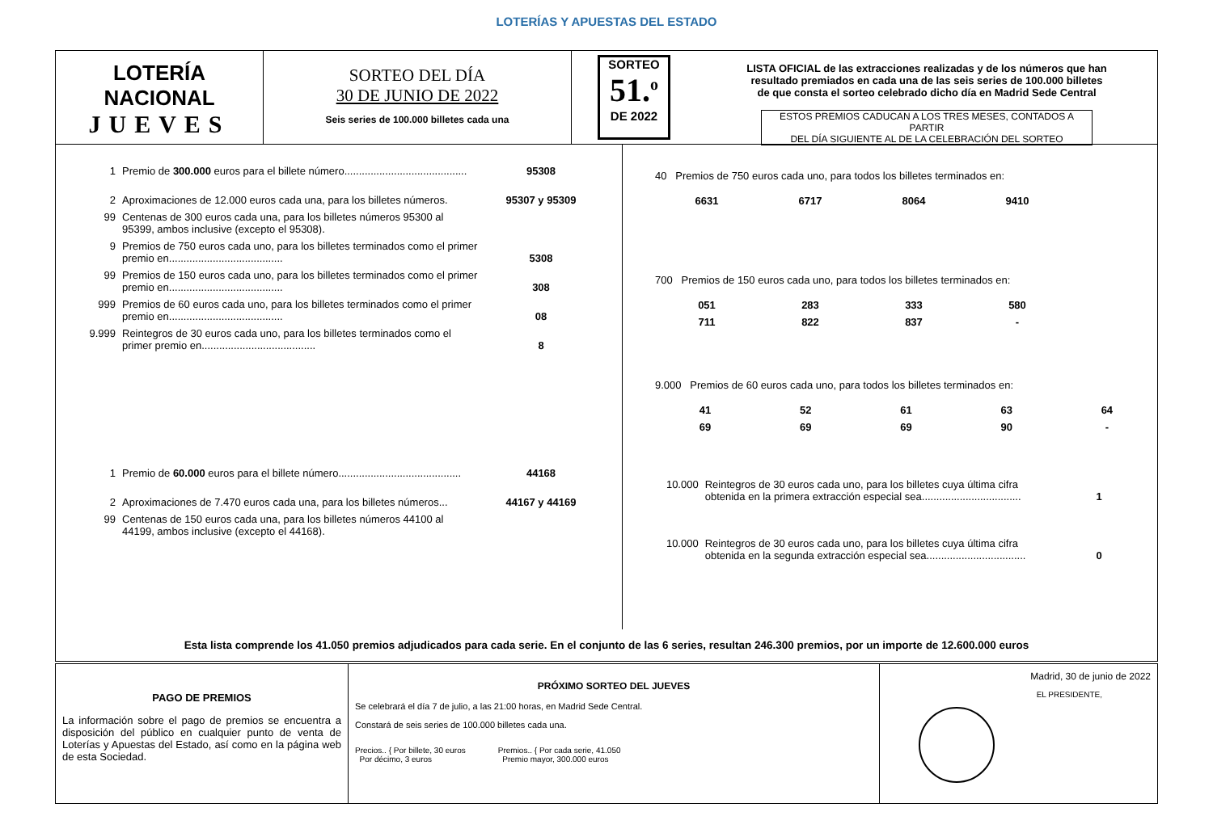LOTERÍAS Y APUESTAS DEL ESTADO
LOTERÍA
NACIONAL
JUEVES
SORTEO DEL DÍA
30 DE JUNIO DE 2022
Seis series de 100.000 billetes cada una
SORTEO
51.<sup>o</sup>
DE 2022
LISTA OFICIAL de las extracciones realizadas y de los números que han
resultado premiados en cada una de las seis series de 100.000 billetes
de que consta el sorteo celebrado dicho día en Madrid Sede Central
ESTOS PREMIOS CADUCAN A LOS TRES MESES, CONTADOS A PARTIR
DEL DÍA SIGUIENTE AL DE LA CELEBRACIÓN DEL SORTEO
| 1 | Premio de 300.000 euros para el billete número.......................................... | 95308 |
| 2 | Aproximaciones de 12.000 euros cada una, para los billetes números. | 95307 y 95309 |
| 99 | Centenas de 300 euros cada una, para los billetes números 95300 al 95399, ambos inclusive (excepto el 95308). | |
| 9 | Premios de 750 euros cada uno, para los billetes terminados como el primer premio en....................................... | 5308 |
| 99 | Premios de 150 euros cada uno, para los billetes terminados como el primer premio en....................................... | 308 |
| 999 | Premios de 60 euros cada uno, para los billetes terminados como el primer premio en....................................... | 08 |
| 9.999 | Reintegros de 30 euros cada uno, para los billetes terminados como el primer premio en....................................... | 8 |
| 1 | Premio de 60.000 euros para el billete número.......................................... | 44168 |
| 2 | Aproximaciones de 7.470 euros cada una, para los billetes números... | 44167 y 44169 |
| 99 | Centenas de 150 euros cada una, para los billetes números 44100 al 44199, ambos inclusive (excepto el 44168). | |
40 Premios de 750 euros cada uno, para todos los billetes terminados en:
| 6631 | 6717 | 8064 | 9410 |
700 Premios de 150 euros cada uno, para todos los billetes terminados en:
| 051 | 283 | 333 | 580 |
| 711 | 822 | 837 | - |
9.000 Premios de 60 euros cada uno, para todos los billetes terminados en:
| 41 | 52 | 61 | 63 | 64 |
| 69 | 69 | 69 | 90 | - |
| 10.000 | Reintegros de 30 euros cada uno, para los billetes cuya última cifra obtenida en la primera extracción especial sea.................................. | 1 |
| 10.000 | Reintegros de 30 euros cada uno, para los billetes cuya última cifra obtenida en la segunda extracción especial sea.................................. | 0 |
Esta lista comprende los 41.050 premios adjudicados para cada serie. En el conjunto de las 6 series, resultan 246.300 premios, por un importe de 12.600.000 euros
PAGO DE PREMIOS
La información sobre el pago de premios se encuentra a disposición del público en cualquier punto de venta de Loterías y Apuestas del Estado, así como en la página web de esta Sociedad.
PRÓXIMO SORTEO DEL JUEVES
Se celebrará el día 7 de julio, a las 21:00 horas, en Madrid Sede Central.
Constará de seis series de 100.000 billetes cada una.
Precios.. { Por billete, 30 euros
Por décimo, 3 euros
Premios.. { Por cada serie, 41.050
Premio mayor, 300.000 euros
Madrid, 30 de junio de 2022
EL PRESIDENTE,